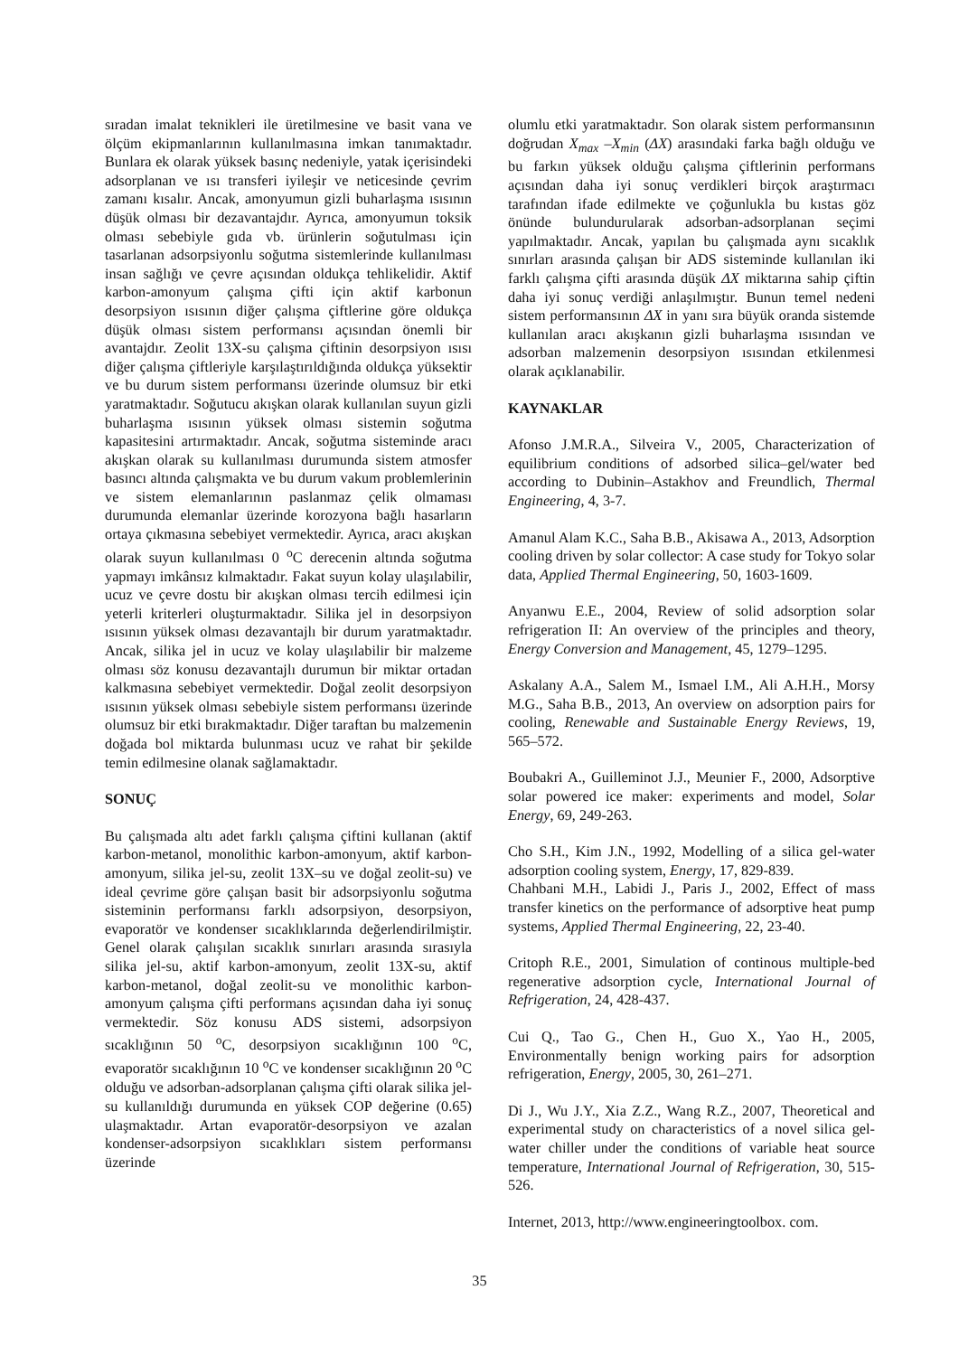sıradan imalat teknikleri ile üretilmesine ve basit vana ve ölçüm ekipmanlarının kullanılmasına imkan tanımaktadır. Bunlara ek olarak yüksek basınç nedeniyle, yatak içerisindeki adsorplanan ve ısı transferi iyileşir ve neticesinde çevrim zamanı kısalır. Ancak, amonyumun gizli buharlaşma ısısının düşük olması bir dezavantajdır. Ayrıca, amonyumun toksik olması sebebiyle gıda vb. ürünlerin soğutulması için tasarlanan adsorpsiyonlu soğutma sistemlerinde kullanılması insan sağlığı ve çevre açısından oldukça tehlikelidir. Aktif karbon-amonyum çalışma çifti için aktif karbonun desorpsiyon ısısının diğer çalışma çiftlerine göre oldukça düşük olması sistem performansı açısından önemli bir avantajdır. Zeolit 13X-su çalışma çiftinin desorpsiyon ısısı diğer çalışma çiftleriyle karşılaştırıldığında oldukça yüksektir ve bu durum sistem performansı üzerinde olumsuz bir etki yaratmaktadır. Soğutucu akışkan olarak kullanılan suyun gizli buharlaşma ısısının yüksek olması sistemin soğutma kapasitesini artırmaktadır. Ancak, soğutma sisteminde aracı akışkan olarak su kullanılması durumunda sistem atmosfer basıncı altında çalışmakta ve bu durum vakum problemlerinin ve sistem elemanlarının paslanmaz çelik olmaması durumunda elemanlar üzerinde korozyona bağlı hasarların ortaya çıkmasına sebebiyet vermektedir. Ayrıca, aracı akışkan olarak suyun kullanılması 0 <sup>o</sup>C derecenin altında soğutma yapmayı imkânsız kılmaktadır. Fakat suyun kolay ulaşılabilir, ucuz ve çevre dostu bir akışkan olması tercih edilmesi için yeterli kriterleri oluşturmaktadır. Silika jel in desorpsiyon ısısının yüksek olması dezavantajlı bir durum yaratmaktadır. Ancak, silika jel in ucuz ve kolay ulaşılabilir bir malzeme olması söz konusu dezavantajlı durumun bir miktar ortadan kalkmasına sebebiyet vermektedir. Doğal zeolit desorpsiyon ısısının yüksek olması sebebiyle sistem performansı üzerinde olumsuz bir etki bırakmaktadır. Diğer taraftan bu malzemenin doğada bol miktarda bulunması ucuz ve rahat bir şekilde temin edilmesine olanak sağlamaktadır.
SONUÇ
Bu çalışmada altı adet farklı çalışma çiftini kullanan (aktif karbon-metanol, monolithic karbon-amonyum, aktif karbon-amonyum, silika jel-su, zeolit 13X–su ve doğal zeolit-su) ve ideal çevrime göre çalışan basit bir adsorpsiyonlu soğutma sisteminin performansı farklı adsorpsiyon, desorpsiyon, evaporatör ve kondenser sıcaklıklarında değerlendirilmiştir. Genel olarak çalışılan sıcaklık sınırları arasında sırasıyla silika jel-su, aktif karbon-amonyum, zeolit 13X-su, aktif karbon-metanol, doğal zeolit-su ve monolithic karbon-amonyum çalışma çifti performans açısından daha iyi sonuç vermektedir. Söz konusu ADS sistemi, adsorpsiyon sıcaklığının 50 <sup>o</sup>C, desorpsiyon sıcaklığının 100 <sup>o</sup>C, evaporatör sıcaklığının 10 <sup>o</sup>C ve kondenser sıcaklığının 20 <sup>o</sup>C olduğu ve adsorban-adsorplanan çalışma çifti olarak silika jel-su kullanıldığı durumunda en yüksek COP değerine (0.65) ulaşmaktadır. Artan evaporatör-desorpsiyon ve azalan kondenser-adsorpsiyon sıcaklıkları sistem performansı üzerinde
olumlu etki yaratmaktadır. Son olarak sistem performansının doğrudan X<sub>max</sub> –X<sub>min</sub> (ΔX) arasındaki farka bağlı olduğu ve bu farkın yüksek olduğu çalışma çiftlerinin performans açısından daha iyi sonuç verdikleri birçok araştırmacı tarafından ifade edilmekte ve çoğunlukla bu kıstas göz önünde bulundurularak adsorban-adsorplanan seçimi yapılmaktadır. Ancak, yapılan bu çalışmada aynı sıcaklık sınırları arasında çalışan bir ADS sisteminde kullanılan iki farklı çalışma çifti arasında düşük ΔX miktarına sahip çiftin daha iyi sonuç verdiği anlaşılmıştır. Bunun temel nedeni sistem performansının ΔX in yanı sıra büyük oranda sistemde kullanılan aracı akışkanın gizli buharlaşma ısısından ve adsorban malzemenin desorpsiyon ısısından etkilenmesi olarak açıklanabilir.
KAYNAKLAR
Afonso J.M.R.A., Silveira V., 2005, Characterization of equilibrium conditions of adsorbed silica–gel/water bed according to Dubinin–Astakhov and Freundlich, Thermal Engineering, 4, 3-7.
Amanul Alam K.C., Saha B.B., Akisawa A., 2013, Adsorption cooling driven by solar collector: A case study for Tokyo solar data, Applied Thermal Engineering, 50, 1603-1609.
Anyanwu E.E., 2004, Review of solid adsorption solar refrigeration II: An overview of the principles and theory, Energy Conversion and Management, 45, 1279–1295.
Askalany A.A., Salem M., Ismael I.M., Ali A.H.H., Morsy M.G., Saha B.B., 2013, An overview on adsorption pairs for cooling, Renewable and Sustainable Energy Reviews, 19, 565–572.
Boubakri A., Guilleminot J.J., Meunier F., 2000, Adsorptive solar powered ice maker: experiments and model, Solar Energy, 69, 249-263.
Cho S.H., Kim J.N., 1992, Modelling of a silica gel-water adsorption cooling system, Energy, 17, 829-839.
Chahbani M.H., Labidi J., Paris J., 2002, Effect of mass transfer kinetics on the performance of adsorptive heat pump systems, Applied Thermal Engineering, 22, 23-40.
Critoph R.E., 2001, Simulation of continous multiple-bed regenerative adsorption cycle, International Journal of Refrigeration, 24, 428-437.
Cui Q., Tao G., Chen H., Guo X., Yao H., 2005, Environmentally benign working pairs for adsorption refrigeration, Energy, 2005, 30, 261–271.
Di J., Wu J.Y., Xia Z.Z., Wang R.Z., 2007, Theoretical and experimental study on characteristics of a novel silica gel-water chiller under the conditions of variable heat source temperature, International Journal of Refrigeration, 30, 515-526.
Internet, 2013, http://www.engineeringtoolbox. com.
35